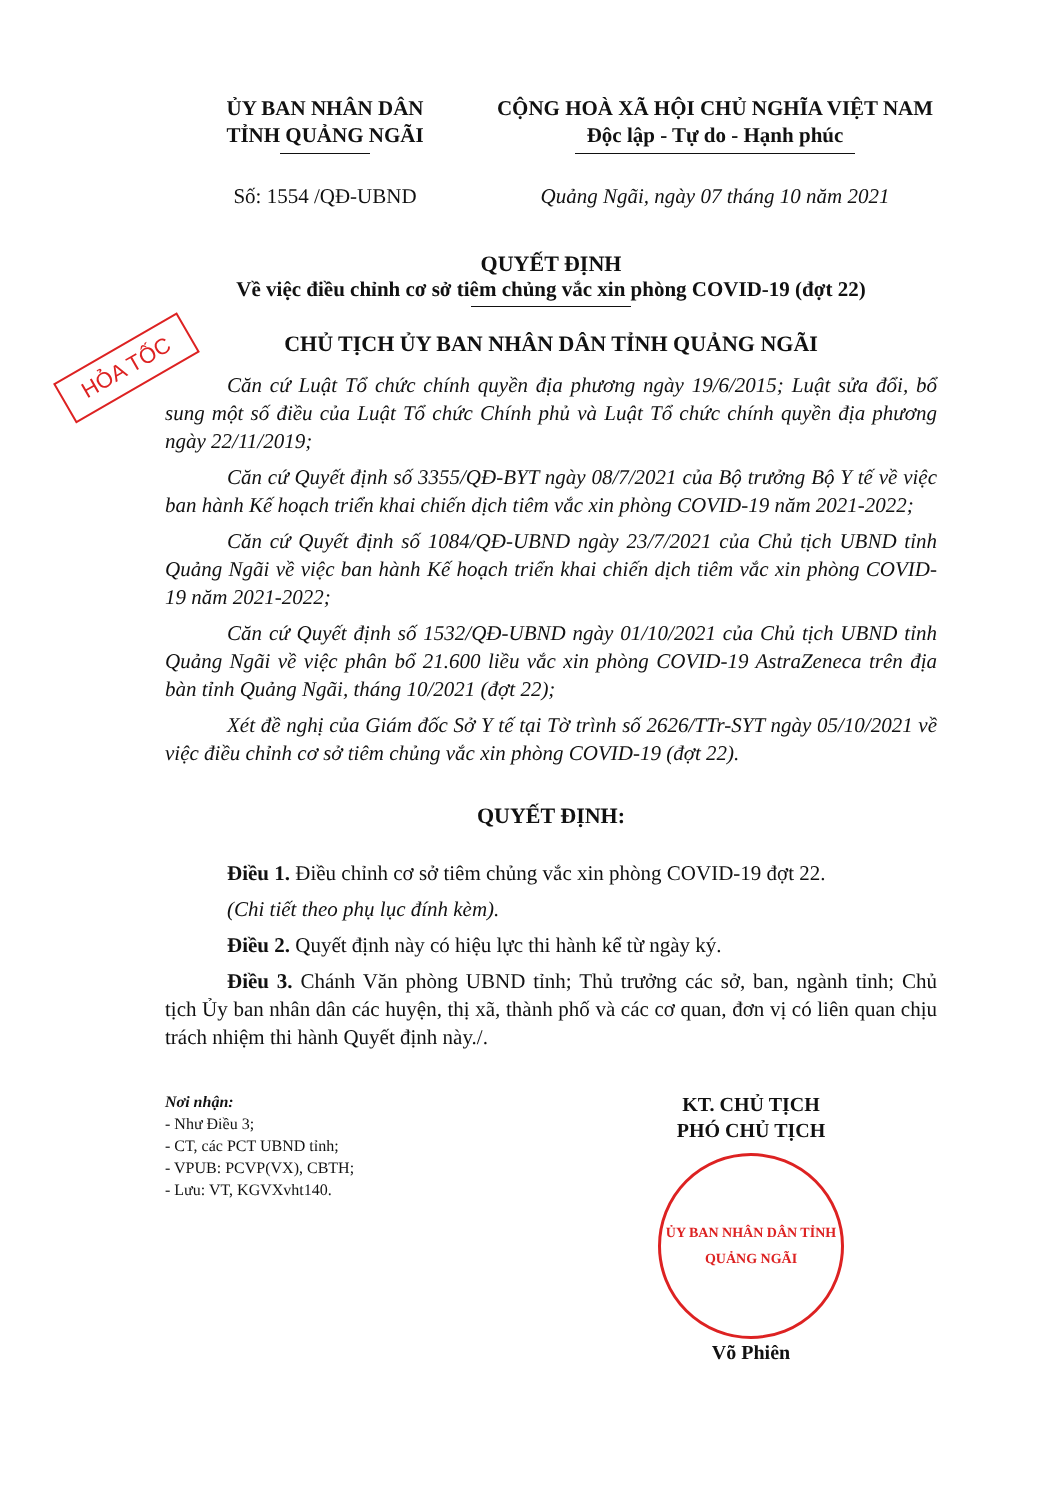HỎA TỐC
ỦY BAN NHÂN DÂN
TỈNH QUẢNG NGÃI
CỘNG HOÀ XÃ HỘI CHỦ NGHĨA VIỆT NAM
Độc lập - Tự do - Hạnh phúc
Số: 1554 /QĐ-UBND Quảng Ngãi, ngày 07 tháng 10 năm 2021
QUYẾT ĐỊNH
Về việc điều chỉnh cơ sở tiêm chủng vắc xin phòng COVID-19 (đợt 22)
CHỦ TỊCH ỦY BAN NHÂN DÂN TỈNH QUẢNG NGÃI
Căn cứ Luật Tổ chức chính quyền địa phương ngày 19/6/2015; Luật sửa đổi, bổ sung một số điều của Luật Tổ chức Chính phủ và Luật Tổ chức chính quyền địa phương ngày 22/11/2019;
Căn cứ Quyết định số 3355/QĐ-BYT ngày 08/7/2021 của Bộ trưởng Bộ Y tế về việc ban hành Kế hoạch triển khai chiến dịch tiêm vắc xin phòng COVID-19 năm 2021-2022;
Căn cứ Quyết định số 1084/QĐ-UBND ngày 23/7/2021 của Chủ tịch UBND tỉnh Quảng Ngãi về việc ban hành Kế hoạch triển khai chiến dịch tiêm vắc xin phòng COVID-19 năm 2021-2022;
Căn cứ Quyết định số 1532/QĐ-UBND ngày 01/10/2021 của Chủ tịch UBND tỉnh Quảng Ngãi về việc phân bổ 21.600 liều vắc xin phòng COVID-19 AstraZeneca trên địa bàn tỉnh Quảng Ngãi, tháng 10/2021 (đợt 22);
Xét đề nghị của Giám đốc Sở Y tế tại Tờ trình số 2626/TTr-SYT ngày 05/10/2021 về việc điều chỉnh cơ sở tiêm chủng vắc xin phòng COVID-19 (đợt 22).
QUYẾT ĐỊNH:
Điều 1. Điều chỉnh cơ sở tiêm chủng vắc xin phòng COVID-19 đợt 22.
(Chi tiết theo phụ lục đính kèm).
Điều 2. Quyết định này có hiệu lực thi hành kể từ ngày ký.
Điều 3. Chánh Văn phòng UBND tỉnh; Thủ trưởng các sở, ban, ngành tỉnh; Chủ tịch Ủy ban nhân dân các huyện, thị xã, thành phố và các cơ quan, đơn vị có liên quan chịu trách nhiệm thi hành Quyết định này./.
Nơi nhận:
- Như Điều 3;
- CT, các PCT UBND tỉnh;
- VPUB: PCVP(VX), CBTH;
- Lưu: VT, KGVXvht140.
KT. CHỦ TỊCH
PHÓ CHỦ TỊCH
ỦY BAN NHÂN DÂN TỈNH QUẢNG NGÃI
Võ Phiên